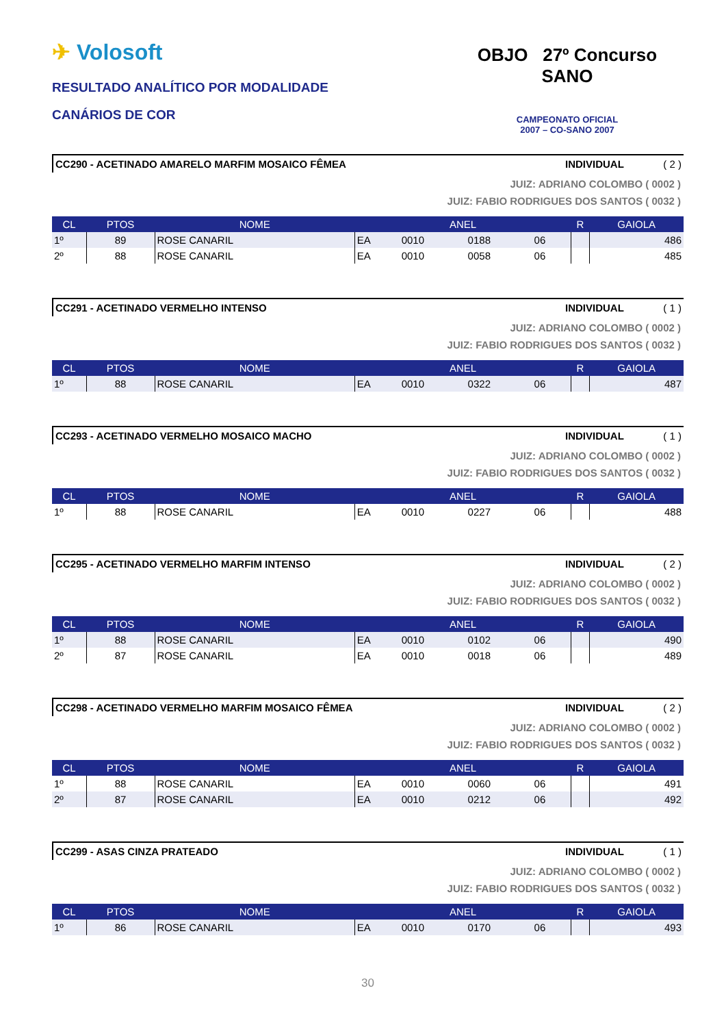✈ Volosoft
RESULTADO ANALÍTICO POR MODALIDADE
CANÁRIOS DE COR
OBJO 27º Concurso SANO
CAMPEONATO OFICIAL
2007 – CO-SANO 2007
CC290 - ACETINADO AMARELO MARFIM MOSAICO FÊMEA INDIVIDUAL ( 2 )
JUIZ: ADRIANO COLOMBO ( 0002 )
JUIZ: FABIO RODRIGUES DOS SANTOS ( 0032 )
| CL | PTOS | NOME | ANEL | | | | R | GAIOLA |
| --- | --- | --- | --- | --- | --- | --- | --- | --- |
| 1º | 89 | ROSE CANARIL | EA | 0010 | 0188 | 06 | | 486 |
| 2º | 88 | ROSE CANARIL | EA | 0010 | 0058 | 06 | | 485 |
CC291 - ACETINADO VERMELHO INTENSO INDIVIDUAL ( 1 )
JUIZ: ADRIANO COLOMBO ( 0002 )
JUIZ: FABIO RODRIGUES DOS SANTOS ( 0032 )
| CL | PTOS | NOME | ANEL | | | | R | GAIOLA |
| --- | --- | --- | --- | --- | --- | --- | --- | --- |
| 1º | 88 | ROSE CANARIL | EA | 0010 | 0322 | 06 | | 487 |
CC293 - ACETINADO VERMELHO MOSAICO MACHO INDIVIDUAL ( 1 )
JUIZ: ADRIANO COLOMBO ( 0002 )
JUIZ: FABIO RODRIGUES DOS SANTOS ( 0032 )
| CL | PTOS | NOME | ANEL | | | | R | GAIOLA |
| --- | --- | --- | --- | --- | --- | --- | --- | --- |
| 1º | 88 | ROSE CANARIL | EA | 0010 | 0227 | 06 | | 488 |
CC295 - ACETINADO VERMELHO MARFIM INTENSO INDIVIDUAL ( 2 )
JUIZ: ADRIANO COLOMBO ( 0002 )
JUIZ: FABIO RODRIGUES DOS SANTOS ( 0032 )
| CL | PTOS | NOME | ANEL | | | | R | GAIOLA |
| --- | --- | --- | --- | --- | --- | --- | --- | --- |
| 1º | 88 | ROSE CANARIL | EA | 0010 | 0102 | 06 | | 490 |
| 2º | 87 | ROSE CANARIL | EA | 0010 | 0018 | 06 | | 489 |
CC298 - ACETINADO VERMELHO MARFIM MOSAICO FÊMEA INDIVIDUAL ( 2 )
JUIZ: ADRIANO COLOMBO ( 0002 )
JUIZ: FABIO RODRIGUES DOS SANTOS ( 0032 )
| CL | PTOS | NOME | ANEL | | | | R | GAIOLA |
| --- | --- | --- | --- | --- | --- | --- | --- | --- |
| 1º | 88 | ROSE CANARIL | EA | 0010 | 0060 | 06 | | 491 |
| 2º | 87 | ROSE CANARIL | EA | 0010 | 0212 | 06 | | 492 |
CC299 - ASAS CINZA PRATEADO INDIVIDUAL ( 1 )
JUIZ: ADRIANO COLOMBO ( 0002 )
JUIZ: FABIO RODRIGUES DOS SANTOS ( 0032 )
| CL | PTOS | NOME | ANEL | | | | R | GAIOLA |
| --- | --- | --- | --- | --- | --- | --- | --- | --- |
| 1º | 86 | ROSE CANARIL | EA | 0010 | 0170 | 06 | | 493 |
30